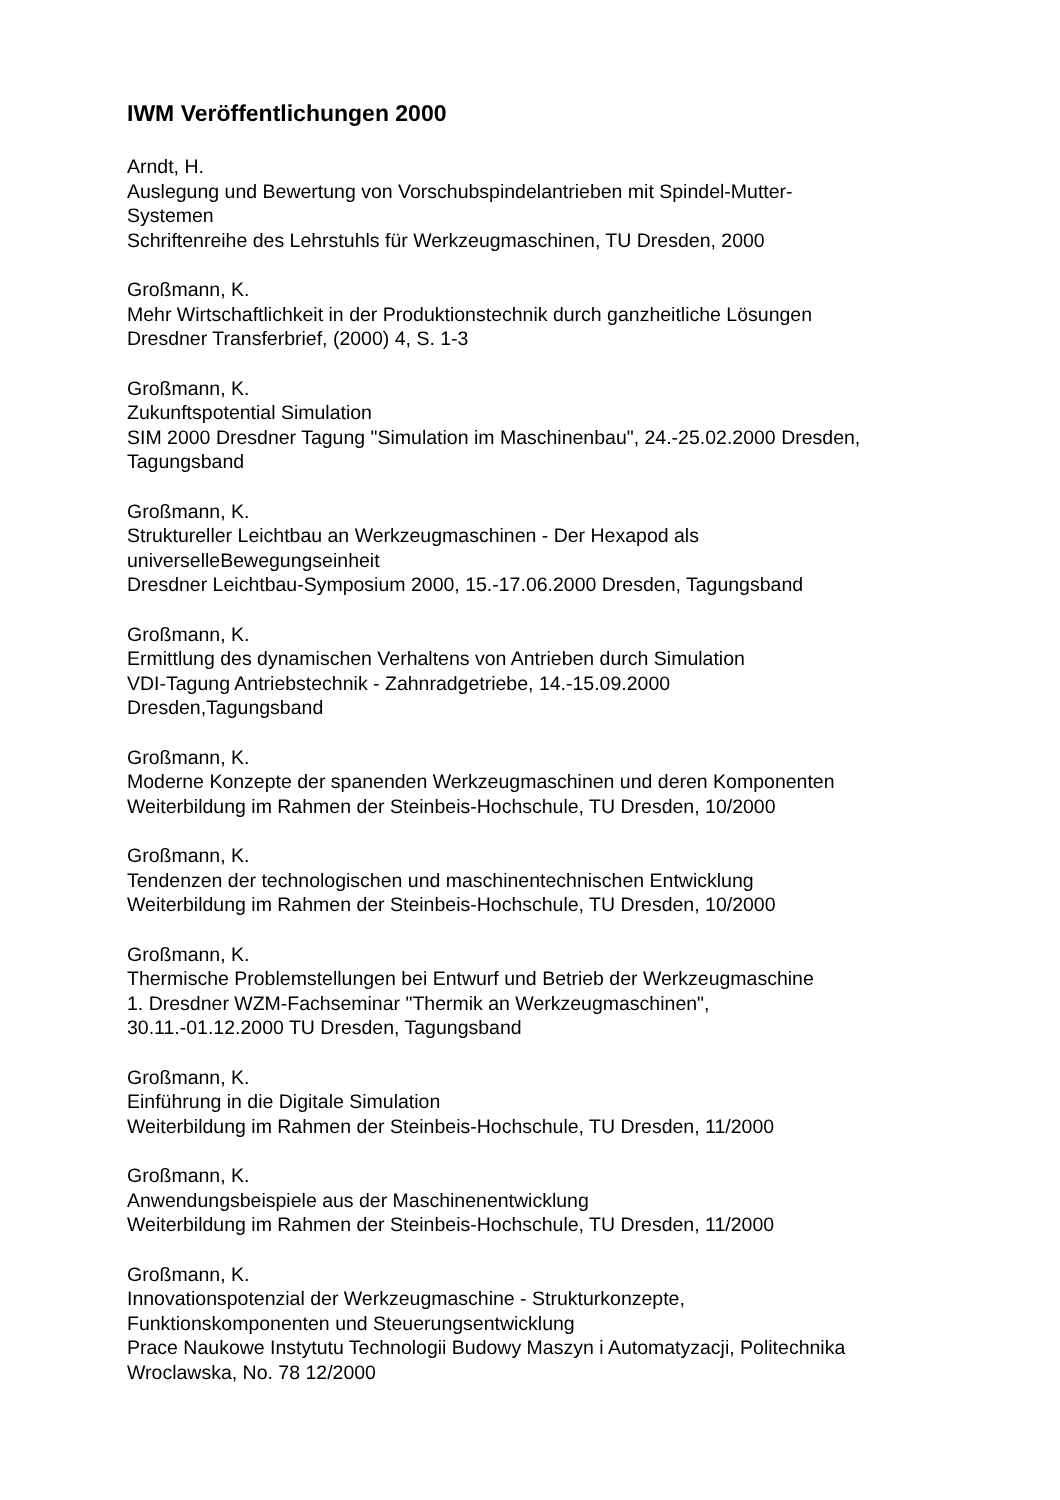IWM Veröffentlichungen 2000
Arndt, H.
Auslegung und Bewertung von Vorschubspindelantrieben mit Spindel-Mutter-
Systemen
Schriftenreihe des Lehrstuhls für Werkzeugmaschinen, TU Dresden, 2000
Großmann, K.
Mehr Wirtschaftlichkeit in der Produktionstechnik durch ganzheitliche Lösungen
Dresdner Transferbrief, (2000) 4, S. 1-3
Großmann, K.
Zukunftspotential Simulation
SIM 2000 Dresdner Tagung "Simulation im Maschinenbau", 24.-25.02.2000 Dresden,
Tagungsband
Großmann, K.
Struktureller Leichtbau an Werkzeugmaschinen - Der Hexapod als
universelleBewegungseinheit
Dresdner Leichtbau-Symposium 2000, 15.-17.06.2000 Dresden, Tagungsband
Großmann, K.
Ermittlung des dynamischen Verhaltens von Antrieben durch Simulation
VDI-Tagung Antriebstechnik - Zahnradgetriebe, 14.-15.09.2000
Dresden,Tagungsband
Großmann, K.
Moderne Konzepte der spanenden Werkzeugmaschinen und deren Komponenten
Weiterbildung im Rahmen der Steinbeis-Hochschule, TU Dresden, 10/2000
Großmann, K.
Tendenzen der technologischen und maschinentechnischen Entwicklung
Weiterbildung im Rahmen der Steinbeis-Hochschule, TU Dresden, 10/2000
Großmann, K.
Thermische Problemstellungen bei Entwurf und Betrieb der Werkzeugmaschine
1. Dresdner WZM-Fachseminar "Thermik an Werkzeugmaschinen",
30.11.-01.12.2000 TU Dresden, Tagungsband
Großmann, K.
Einführung in die Digitale Simulation
Weiterbildung im Rahmen der Steinbeis-Hochschule, TU Dresden, 11/2000
Großmann, K.
Anwendungsbeispiele aus der Maschinenentwicklung
Weiterbildung im Rahmen der Steinbeis-Hochschule, TU Dresden, 11/2000
Großmann, K.
Innovationspotenzial der Werkzeugmaschine - Strukturkonzepte,
Funktionskomponenten und Steuerungsentwicklung
Prace Naukowe Instytutu Technologii Budowy Maszyn i Automatyzacji, Politechnika
Wroclawska, No. 78 12/2000